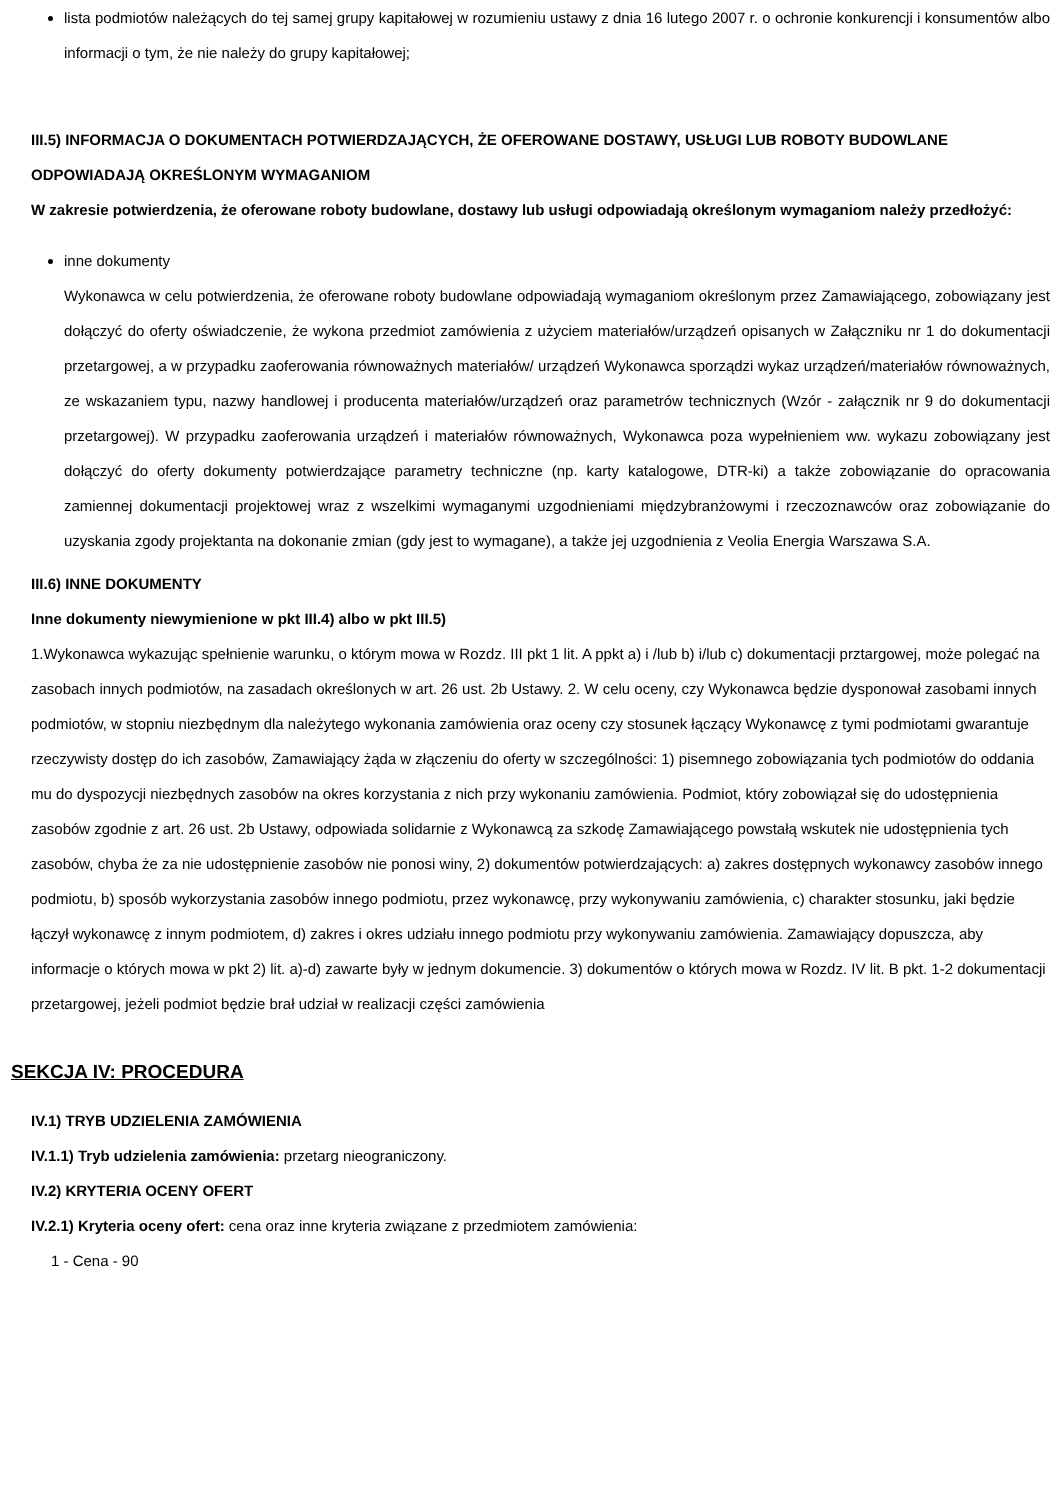lista podmiotów należących do tej samej grupy kapitałowej w rozumieniu ustawy z dnia 16 lutego 2007 r. o ochronie konkurencji i konsumentów albo informacji o tym, że nie należy do grupy kapitałowej;
III.5) INFORMACJA O DOKUMENTACH POTWIERDZAJĄCYCH, ŻE OFEROWANE DOSTAWY, USŁUGI LUB ROBOTY BUDOWLANE ODPOWIADAJĄ OKREŚLONYM WYMAGANIOM
W zakresie potwierdzenia, że oferowane roboty budowlane, dostawy lub usługi odpowiadają określonym wymaganiom należy przedłożyć:
inne dokumenty
Wykonawca w celu potwierdzenia, że oferowane roboty budowlane odpowiadają wymaganiom określonym przez Zamawiającego, zobowiązany jest dołączyć do oferty oświadczenie, że wykona przedmiot zamówienia z użyciem materiałów/urządzeń opisanych w Załączniku nr 1 do dokumentacji przetargowej, a w przypadku zaoferowania równoważnych materiałów/ urządzeń Wykonawca sporządzi wykaz urządzeń/materiałów równoważnych, ze wskazaniem typu, nazwy handlowej i producenta materiałów/urządzeń oraz parametrów technicznych (Wzór - załącznik nr 9 do dokumentacji przetargowej). W przypadku zaoferowania urządzeń i materiałów równoważnych, Wykonawca poza wypełnieniem ww. wykazu zobowiązany jest dołączyć do oferty dokumenty potwierdzające parametry techniczne (np. karty katalogowe, DTR-ki) a także zobowiązanie do opracowania zamiennej dokumentacji projektowej wraz z wszelkimi wymaganymi uzgodnieniami międzybranżowymi i rzeczoznawców oraz zobowiązanie do uzyskania zgody projektanta na dokonanie zmian (gdy jest to wymagane), a także jej uzgodnienia z Veolia Energia Warszawa S.A.
III.6) INNE DOKUMENTY
Inne dokumenty niewymienione w pkt III.4) albo w pkt III.5)
1.Wykonawca wykazując spełnienie warunku, o którym mowa w Rozdz. III pkt 1 lit. A ppkt a) i /lub b) i/lub c) dokumentacji prztargowej, może polegać na zasobach innych podmiotów, na zasadach określonych w art. 26 ust. 2b Ustawy. 2. W celu oceny, czy Wykonawca będzie dysponował zasobami innych podmiotów, w stopniu niezbędnym dla należytego wykonania zamówienia oraz oceny czy stosunek łączący Wykonawcę z tymi podmiotami gwarantuje rzeczywisty dostęp do ich zasobów, Zamawiający żąda w złączeniu do oferty w szczególności: 1) pisemnego zobowiązania tych podmiotów do oddania mu do dyspozycji niezbędnych zasobów na okres korzystania z nich przy wykonaniu zamówienia. Podmiot, który zobowiązał się do udostępnienia zasobów zgodnie z art. 26 ust. 2b Ustawy, odpowiada solidarnie z Wykonawcą za szkodę Zamawiającego powstałą wskutek nie udostępnienia tych zasobów, chyba że za nie udostępnienie zasobów nie ponosi winy, 2) dokumentów potwierdzających: a) zakres dostępnych wykonawcy zasobów innego podmiotu, b) sposób wykorzystania zasobów innego podmiotu, przez wykonawcę, przy wykonywaniu zamówienia, c) charakter stosunku, jaki będzie łączył wykonawcę z innym podmiotem, d) zakres i okres udziału innego podmiotu przy wykonywaniu zamówienia. Zamawiający dopuszcza, aby informacje o których mowa w pkt 2) lit. a)-d) zawarte były w jednym dokumencie. 3) dokumentów o których mowa w Rozdz. IV lit. B pkt. 1-2 dokumentacji przetargowej, jeżeli podmiot będzie brał udział w realizacji części zamówienia
SEKCJA IV: PROCEDURA
IV.1) TRYB UDZIELENIA ZAMÓWIENIA
IV.1.1) Tryb udzielenia zamówienia: przetarg nieograniczony.
IV.2) KRYTERIA OCENY OFERT
IV.2.1) Kryteria oceny ofert: cena oraz inne kryteria związane z przedmiotem zamówienia:
1 - Cena - 90